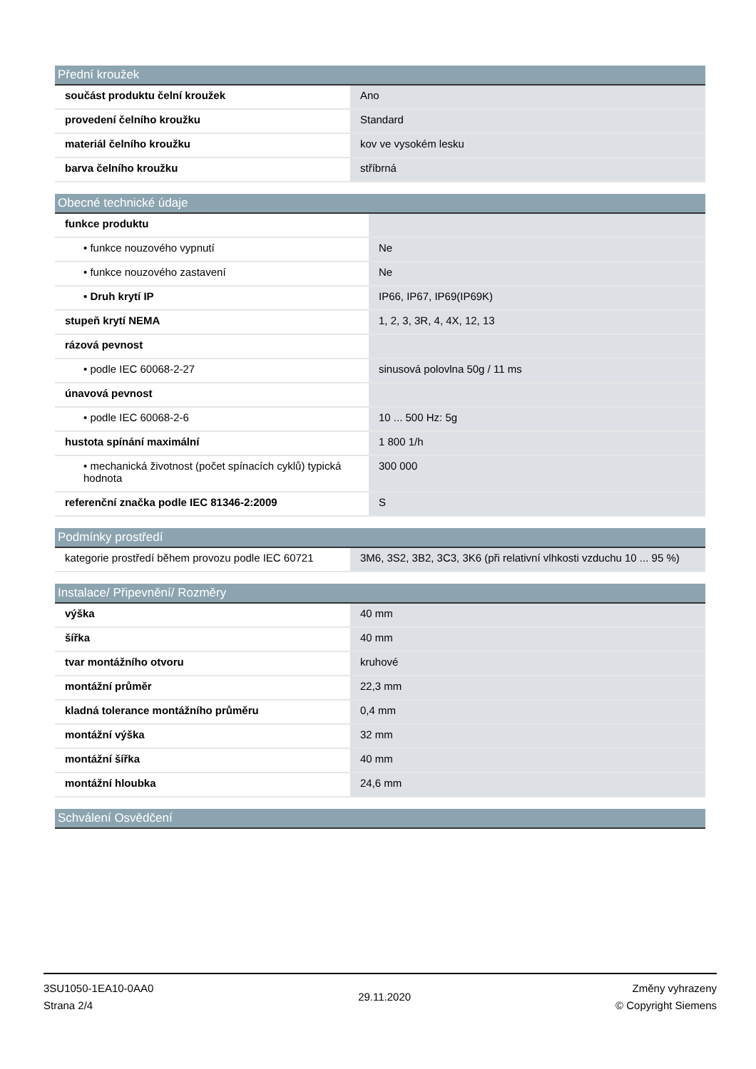| Přední kroužek | |
| --- | --- |
| součást produktu čelní kroužek | Ano |
| provedení čelního kroužku | Standard |
| materiál čelního kroužku | kov ve vysokém lesku |
| barva čelního kroužku | stříbrná |
| Obecné technické údaje | |
| --- | --- |
| funkce produktu | |
| • funkce nouzového vypnutí | Ne |
| • funkce nouzového zastavení | Ne |
| • Druh krytí IP | IP66, IP67, IP69(IP69K) |
| stupeň krytí NEMA | 1, 2, 3, 3R, 4, 4X, 12, 13 |
| rázová pevnost | |
| • podle IEC 60068-2-27 | sinusová polovlna 50g / 11 ms |
| únavová pevnost | |
| • podle IEC 60068-2-6 | 10 ... 500 Hz: 5g |
| hustota spínání maximální | 1 800 1/h |
| • mechanická životnost (počet spínacích cyklů) typická hodnota | 300 000 |
| referenční značka podle IEC 81346-2:2009 | S |
| Podmínky prostředí | |
| --- | --- |
| kategorie prostředí během provozu podle IEC 60721 | 3M6, 3S2, 3B2, 3C3, 3K6 (při relativní vlhkosti vzduchu 10 ... 95 %) |
| Instalace/ Připevnění/ Rozměry | |
| --- | --- |
| výška | 40 mm |
| šířka | 40 mm |
| tvar montážního otvoru | kruhové |
| montážní průměr | 22,3 mm |
| kladná tolerance montážního průměru | 0,4 mm |
| montážní výška | 32 mm |
| montážní šířka | 40 mm |
| montážní hloubka | 24,6 mm |
| Schválení Osvědčení |
| --- |
3SU1050-1EA10-0AA0
Strana 2/4
29.11.2020
Změny vyhrazeny
© Copyright Siemens